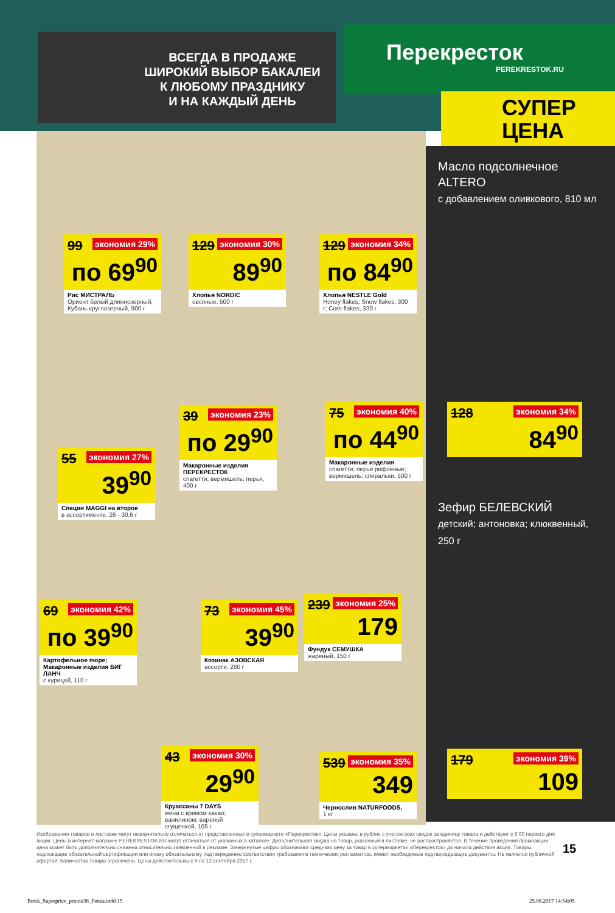ВСЕГДА В ПРОДАЖЕ
ШИРОКИЙ ВЫБОР БАКАЛЕИ
К ЛЮБОМУ ПРАЗДНИКУ
И НА КАЖДЫЙ ДЕНЬ
Перекресток
PEREKRESTOK.RU
СУПЕР
ЦЕНА
99 экономия 29%
по 69<sup>90</sup>
Рис МИСТРАЛЬ
Ориент белый длиннозерный; Кубань круглозерный, 900 г
129 экономия 30%
89<sup>90</sup>
Хлопья NORDIC
овсяные, 500 г
129 экономия 34%
по 84<sup>90</sup>
Хлопья NESTLE Gold
Honey flakes; Snow flakes, 300 г; Corn flakes, 330 г
55 экономия 27%
39<sup>90</sup>
Специи MAGGI на второе
в ассортименте, 26 - 30,6 г
39 экономия 23%
по 29<sup>90</sup>
Макаронные изделия ПЕРЕКРЕСТОК
спагетти; вермишель; перья, 400 г
75 экономия 40%
по 44<sup>90</sup>
Макаронные изделия
спагетти; перья рифленые; вермишель; спиральки, 500 г
69 экономия 42%
по 39<sup>90</sup>
Картофельное пюре; Макаронные изделия БИГ ЛАНЧ
с курицей, 110 г
73 экономия 45%
39<sup>90</sup>
Козинак АЗОВСКАЯ
ассорти, 280 г
239 экономия 25%
179
Фундук СЕМУШКА
жареный, 150 г
43 экономия 30%
29<sup>90</sup>
Круассаны 7 DAYS
мини с кремом какао; ванилином; вареной сгущенкой, 105 г
539 экономия 35%
349
Чернослив NATURFOODS,
1 кг
Масло подсолнечное ALTERO
с добавлением оливкового, 810 мл
128 экономия 34%
84<sup>90</sup>
Зефир БЕЛЕВСКИЙ
детский; антоновка; клюквенный, 250 г
179 экономия 39%
109
Изображения товаров в листовке могут незначительно отличаться от представленных в супермаркете «Перекресток». Цены указаны в рублях с учетом всех скидок за единицу товара и действуют с 9:00 первого дня акции. Цены в интернет-магазине PEREKRESTOK.RU могут отличаться от указанных в каталоге. Дополнительная скидка на товар, указанный в листовке, не распространяется. В течение проведения промоакции цена может быть дополнительно снижена относительно заявленной в рекламе. Зачеркнутые цифры обозначают среднюю цену за товар в супермаркетах «Перекресток» до начала действия акции. Товары, подлежащие обязательной сертификации или иному обязательному подтверждению соответствия требованиям технических регламентов, имеют необходимые подтверждающие документы. Не является публичной офертой. Количество товара ограничено. Цены действительны с 6 по 12 сентября 2017 г.
15
Perek_Superprice_promo36_Penza.indd 15
25.08.2017 14:54:05